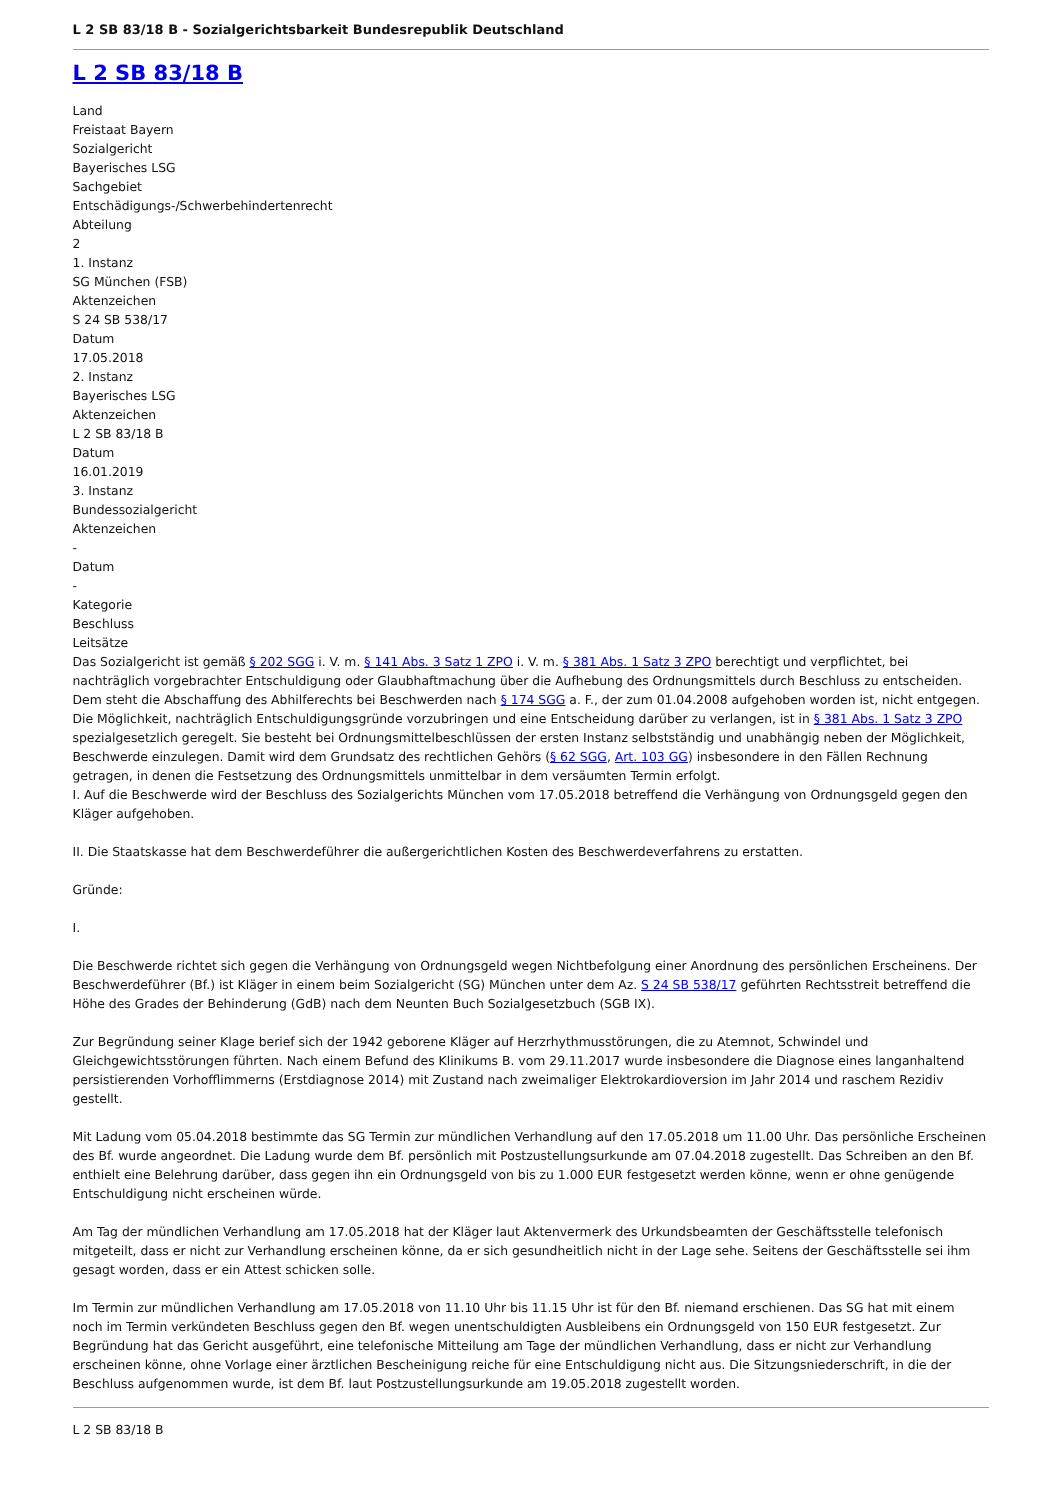L 2 SB 83/18 B - Sozialgerichtsbarkeit Bundesrepublik Deutschland
L 2 SB 83/18 B
Land
Freistaat Bayern
Sozialgericht
Bayerisches LSG
Sachgebiet
Entschädigungs-/Schwerbehindertenrecht
Abteilung
2
1. Instanz
SG München (FSB)
Aktenzeichen
S 24 SB 538/17
Datum
17.05.2018
2. Instanz
Bayerisches LSG
Aktenzeichen
L 2 SB 83/18 B
Datum
16.01.2019
3. Instanz
Bundessozialgericht
Aktenzeichen
-
Datum
-
Kategorie
Beschluss
Leitsätze
Das Sozialgericht ist gemäß § 202 SGG i. V. m. § 141 Abs. 3 Satz 1 ZPO i. V. m. § 381 Abs. 1 Satz 3 ZPO berechtigt und verpflichtet, bei nachträglich vorgebrachter Entschuldigung oder Glaubhaftmachung über die Aufhebung des Ordnungsmittels durch Beschluss zu entscheiden. Dem steht die Abschaffung des Abhilferechts bei Beschwerden nach § 174 SGG a. F., der zum 01.04.2008 aufgehoben worden ist, nicht entgegen. Die Möglichkeit, nachträglich Entschuldigungsgründe vorzubringen und eine Entscheidung darüber zu verlangen, ist in § 381 Abs. 1 Satz 3 ZPO spezialgesetzlich geregelt. Sie besteht bei Ordnungsmittelbeschlüssen der ersten Instanz selbstständig und unabhängig neben der Möglichkeit, Beschwerde einzulegen. Damit wird dem Grundsatz des rechtlichen Gehörs (§ 62 SGG, Art. 103 GG) insbesondere in den Fällen Rechnung getragen, in denen die Festsetzung des Ordnungsmittels unmittelbar in dem versäumten Termin erfolgt.
I. Auf die Beschwerde wird der Beschluss des Sozialgerichts München vom 17.05.2018 betreffend die Verhängung von Ordnungsgeld gegen den Kläger aufgehoben.
II. Die Staatskasse hat dem Beschwerdeführer die außergerichtlichen Kosten des Beschwerdeverfahrens zu erstatten.
Gründe:
I.
Die Beschwerde richtet sich gegen die Verhängung von Ordnungsgeld wegen Nichtbefolgung einer Anordnung des persönlichen Erscheinens. Der Beschwerdeführer (Bf.) ist Kläger in einem beim Sozialgericht (SG) München unter dem Az. S 24 SB 538/17 geführten Rechtsstreit betreffend die Höhe des Grades der Behinderung (GdB) nach dem Neunten Buch Sozialgesetzbuch (SGB IX).
Zur Begründung seiner Klage berief sich der 1942 geborene Kläger auf Herzrhythmusstörungen, die zu Atemnot, Schwindel und Gleichgewichtsstörungen führten. Nach einem Befund des Klinikums B. vom 29.11.2017 wurde insbesondere die Diagnose eines langanhaltend persistierenden Vorhofflimmerns (Erstdiagnose 2014) mit Zustand nach zweimaliger Elektrokardioversion im Jahr 2014 und raschem Rezidiv gestellt.
Mit Ladung vom 05.04.2018 bestimmte das SG Termin zur mündlichen Verhandlung auf den 17.05.2018 um 11.00 Uhr. Das persönliche Erscheinen des Bf. wurde angeordnet. Die Ladung wurde dem Bf. persönlich mit Postzustellungsurkunde am 07.04.2018 zugestellt. Das Schreiben an den Bf. enthielt eine Belehrung darüber, dass gegen ihn ein Ordnungsgeld von bis zu 1.000 EUR festgesetzt werden könne, wenn er ohne genügende Entschuldigung nicht erscheinen würde.
Am Tag der mündlichen Verhandlung am 17.05.2018 hat der Kläger laut Aktenvermerk des Urkundsbeamten der Geschäftsstelle telefonisch mitgeteilt, dass er nicht zur Verhandlung erscheinen könne, da er sich gesundheitlich nicht in der Lage sehe. Seitens der Geschäftsstelle sei ihm gesagt worden, dass er ein Attest schicken solle.
Im Termin zur mündlichen Verhandlung am 17.05.2018 von 11.10 Uhr bis 11.15 Uhr ist für den Bf. niemand erschienen. Das SG hat mit einem noch im Termin verkündeten Beschluss gegen den Bf. wegen unentschuldigten Ausbleibens ein Ordnungsgeld von 150 EUR festgesetzt. Zur Begründung hat das Gericht ausgeführt, eine telefonische Mitteilung am Tage der mündlichen Verhandlung, dass er nicht zur Verhandlung erscheinen könne, ohne Vorlage einer ärztlichen Bescheinigung reiche für eine Entschuldigung nicht aus. Die Sitzungsniederschrift, in die der Beschluss aufgenommen wurde, ist dem Bf. laut Postzustellungsurkunde am 19.05.2018 zugestellt worden.
L 2 SB 83/18 B